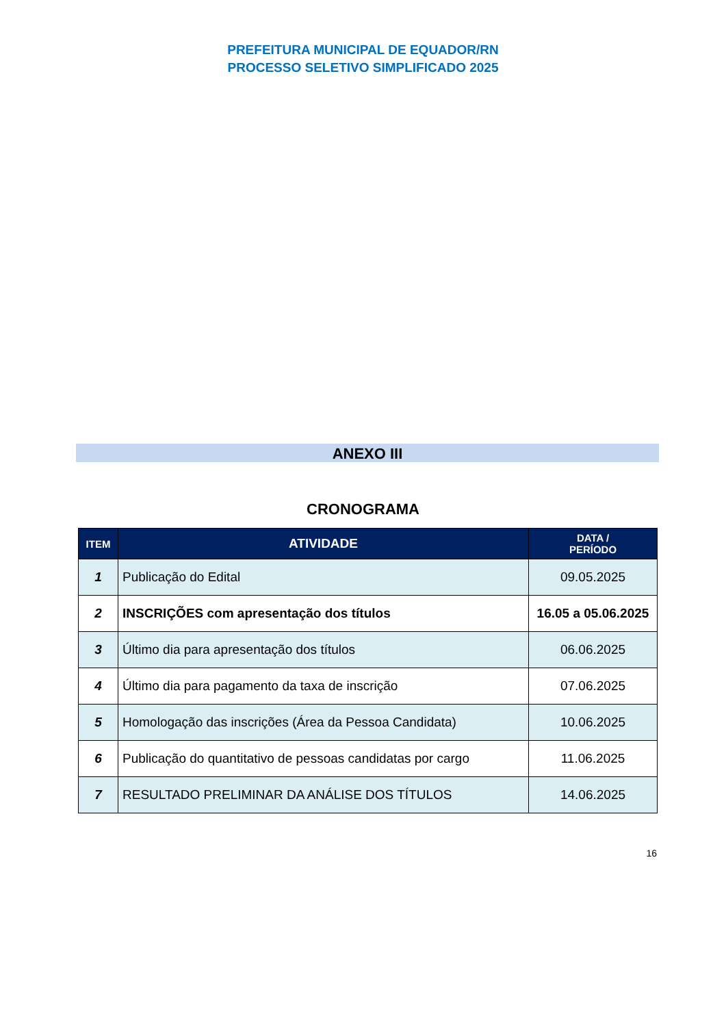PREFEITURA MUNICIPAL DE EQUADOR/RN
PROCESSO SELETIVO SIMPLIFICADO 2025
ANEXO III
CRONOGRAMA
| ITEM | ATIVIDADE | DATA / PERÍODO |
| --- | --- | --- |
| 1 | Publicação do Edital | 09.05.2025 |
| 2 | INSCRIÇÕES com apresentação dos títulos | 16.05 a 05.06.2025 |
| 3 | Último dia para apresentação dos títulos | 06.06.2025 |
| 4 | Último dia para pagamento da taxa de inscrição | 07.06.2025 |
| 5 | Homologação das inscrições (Área da Pessoa Candidata) | 10.06.2025 |
| 6 | Publicação do quantitativo de pessoas candidatas por cargo | 11.06.2025 |
| 7 | RESULTADO PRELIMINAR DA ANÁLISE DOS TÍTULOS | 14.06.2025 |
16